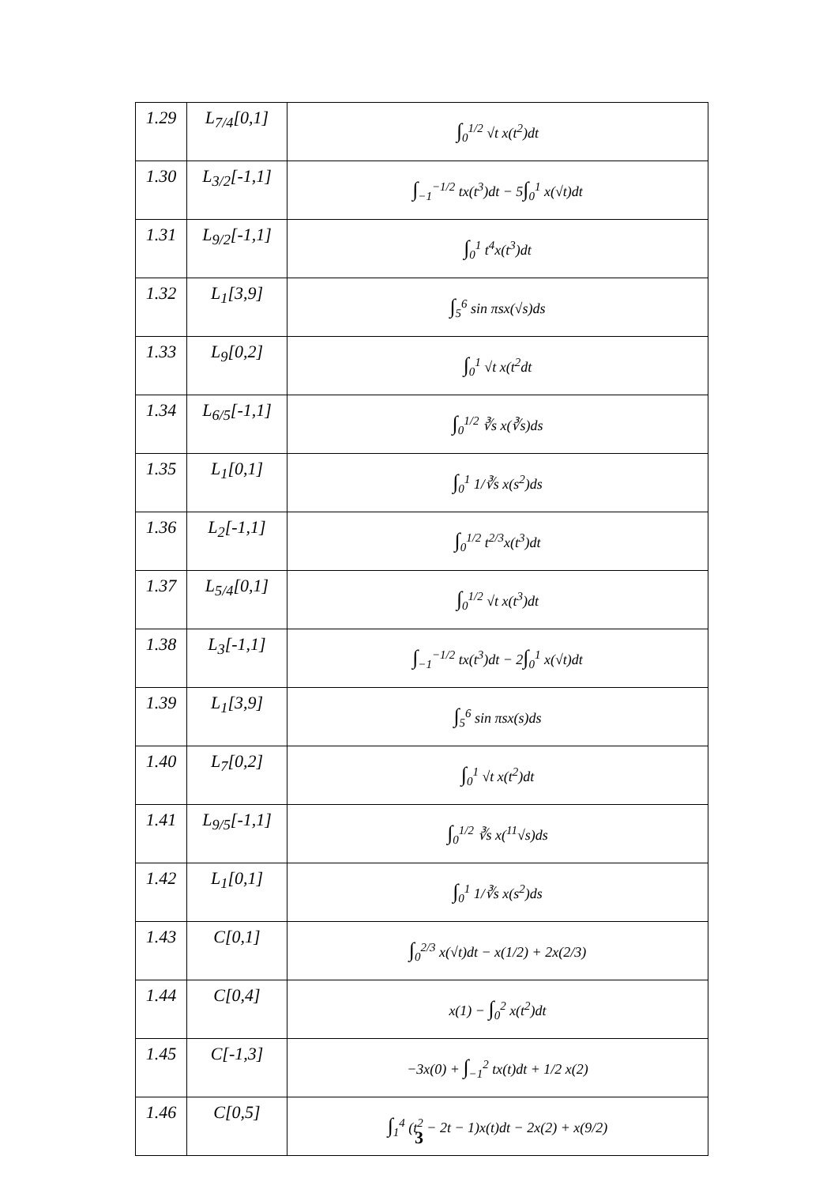| 1.29 | L<sub>7/4</sub>[0,1] | ∫<sub>0</sub><sup>1/2</sup> √t x(t<sup>2</sup>)dt |
| 1.30 | L<sub>3/2</sub>[-1,1] | ∫<sub>−1</sub><sup>−1/2</sup> tx(t<sup>3</sup>)dt − 5 ∫<sub>0</sub><sup>1</sup> x(√t)dt |
| 1.31 | L<sub>9/2</sub>[-1,1] | ∫<sub>0</sub><sup>1</sup> t<sup>4</sup>x(t<sup>3</sup>)dt |
| 1.32 | L<sub>1</sub>[3,9] | ∫<sub>5</sub><sup>6</sup> sin πsx(√s)ds |
| 1.33 | L<sub>9</sub>[0,2] | ∫<sub>0</sub><sup>1</sup> √t x(t<sup>2</sup>dt |
| 1.34 | L<sub>6/5</sub>[-1,1] | ∫<sub>0</sub><sup>1/2</sup> ∛s x(∛s)ds |
| 1.35 | L<sub>1</sub>[0,1] | ∫<sub>0</sub><sup>1</sup> 1/∛s x(s<sup>2</sup>)ds |
| 1.36 | L<sub>2</sub>[-1,1] | ∫<sub>0</sub><sup>1/2</sup> t<sup>2/3</sup>x(t<sup>3</sup>)dt |
| 1.37 | L<sub>5/4</sub>[0,1] | ∫<sub>0</sub><sup>1/2</sup> √t x(t<sup>3</sup>)dt |
| 1.38 | L<sub>3</sub>[-1,1] | ∫<sub>−1</sub><sup>−1/2</sup> tx(t<sup>3</sup>)dt − 2 ∫<sub>0</sub><sup>1</sup> x(√t)dt |
| 1.39 | L<sub>1</sub>[3,9] | ∫<sub>5</sub><sup>6</sup> sin πsx(s)ds |
| 1.40 | L<sub>7</sub>[0,2] | ∫<sub>0</sub><sup>1</sup> √t x(t<sup>2</sup>)dt |
| 1.41 | L<sub>9/5</sub>[-1,1] | ∫<sub>0</sub><sup>1/2</sup> ∛s x(<sup>11</sup>√s)ds |
| 1.42 | L<sub>1</sub>[0,1] | ∫<sub>0</sub><sup>1</sup> 1/∛s x(s<sup>2</sup>)ds |
| 1.43 | C[0,1] | ∫<sub>0</sub><sup>2/3</sup> x(√t)dt − x(1/2) + 2x(2/3) |
| 1.44 | C[0,4] | x(1) − ∫<sub>0</sub><sup>2</sup> x(t<sup>2</sup>)dt |
| 1.45 | C[-1,3] | −3x(0) + ∫<sub>−1</sub><sup>2</sup> tx(t)dt + 1/2 x(2) |
| 1.46 | C[0,5] | ∫<sub>1</sub><sup>4</sup> (t<sup>2</sup> − 2t − 1)x(t)dt − 2x(2) + x(9/2) |
3